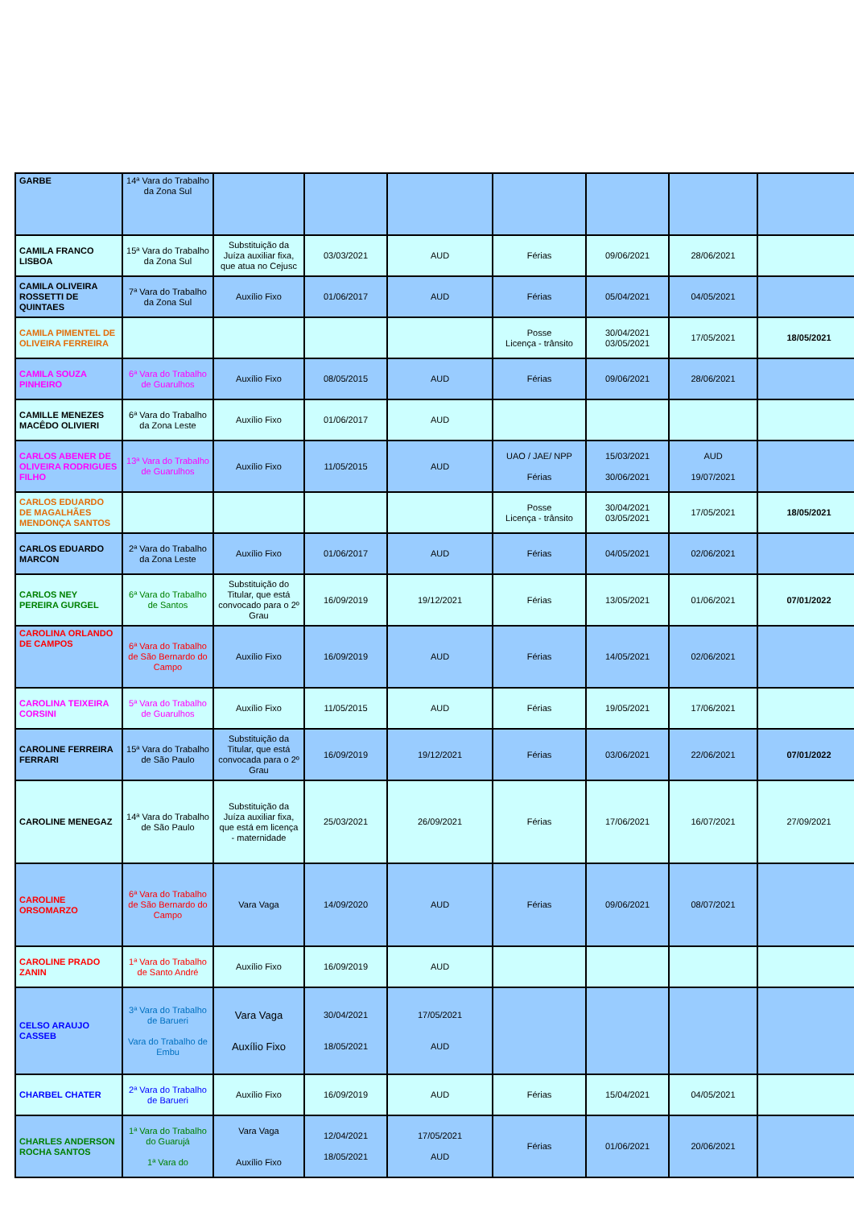| GARBE | 14ª Vara do Trabalho da Zona Sul | | | | | | | |
| CAMILA FRANCO LISBOA | 15ª Vara do Trabalho da Zona Sul | Substituição da Juíza auxiliar fixa, que atua no Cejusc | 03/03/2021 | AUD | Férias | 09/06/2021 | 28/06/2021 | |
| CAMILA OLIVEIRA ROSSETTI DE QUINTAES | 7ª Vara do Trabalho da Zona Sul | Auxílio Fixo | 01/06/2017 | AUD | Férias | 05/04/2021 | 04/05/2021 | |
| CAMILA PIMENTEL DE OLIVEIRA FERREIRA | | | | | Posse Licença - trânsito | 30/04/2021 03/05/2021 | 17/05/2021 | 18/05/2021 |
| CAMILA SOUZA PINHEIRO | 6ª Vara do Trabalho de Guarulhos | Auxílio Fixo | 08/05/2015 | AUD | Férias | 09/06/2021 | 28/06/2021 | |
| CAMILLE MENEZES MACÊDO OLIVIERI | 6ª Vara do Trabalho da Zona Leste | Auxílio Fixo | 01/06/2017 | AUD | | | | |
| CARLOS ABENER DE OLIVEIRA RODRIGUES FILHO | 13ª Vara do Trabalho de Guarulhos | Auxílio Fixo | 11/05/2015 | AUD | UAO / JAE/ NPP Férias | 15/03/2021 30/06/2021 | AUD 19/07/2021 | |
| CARLOS EDUARDO DE MAGALHÃES MENDONÇA SANTOS | | | | | Posse Licença - trânsito | 30/04/2021 03/05/2021 | 17/05/2021 | 18/05/2021 |
| CARLOS EDUARDO MARCON | 2ª Vara do Trabalho da Zona Leste | Auxílio Fixo | 01/06/2017 | AUD | Férias | 04/05/2021 | 02/06/2021 | |
| CARLOS NEY PEREIRA GURGEL | 6ª Vara do Trabalho de Santos | Substituição do Titular, que está convocado para o 2º Grau | 16/09/2019 | 19/12/2021 | Férias | 13/05/2021 | 01/06/2021 | 07/01/2022 |
| CAROLINA ORLANDO DE CAMPOS | 6ª Vara do Trabalho de São Bernardo do Campo | Auxílio Fixo | 16/09/2019 | AUD | Férias | 14/05/2021 | 02/06/2021 | |
| CAROLINA TEIXEIRA CORSINI | 5ª Vara do Trabalho de Guarulhos | Auxílio Fixo | 11/05/2015 | AUD | Férias | 19/05/2021 | 17/06/2021 | |
| CAROLINE FERREIRA FERRARI | 15ª Vara do Trabalho de São Paulo | Substituição da Titular, que está convocada para o 2º Grau | 16/09/2019 | 19/12/2021 | Férias | 03/06/2021 | 22/06/2021 | 07/01/2022 |
| CAROLINE MENEGAZ | 14ª Vara do Trabalho de São Paulo | Substituição da Juíza auxiliar fixa, que está em licença - maternidade | 25/03/2021 | 26/09/2021 | Férias | 17/06/2021 | 16/07/2021 | 27/09/2021 |
| CAROLINE ORSOMARZO | 6ª Vara do Trabalho de São Bernardo do Campo | Vara Vaga | 14/09/2020 | AUD | Férias | 09/06/2021 | 08/07/2021 | |
| CAROLINE PRADO ZANIN | 1ª Vara do Trabalho de Santo André | Auxílio Fixo | 16/09/2019 | AUD | | | | |
| CELSO ARAUJO CASSEB | 3ª Vara do Trabalho de Barueri Vara do Trabalho de Embu | Vara Vaga Auxílio Fixo | 30/04/2021 18/05/2021 | 17/05/2021 AUD | | | | |
| CHARBEL CHATER | 2ª Vara do Trabalho de Barueri | Auxílio Fixo | 16/09/2019 | AUD | Férias | 15/04/2021 | 04/05/2021 | |
| CHARLES ANDERSON ROCHA SANTOS | 1ª Vara do Trabalho do Guarujá 1ª Vara do | Vara Vaga Auxílio Fixo | 12/04/2021 18/05/2021 | 17/05/2021 AUD | Férias | 01/06/2021 | 20/06/2021 | |